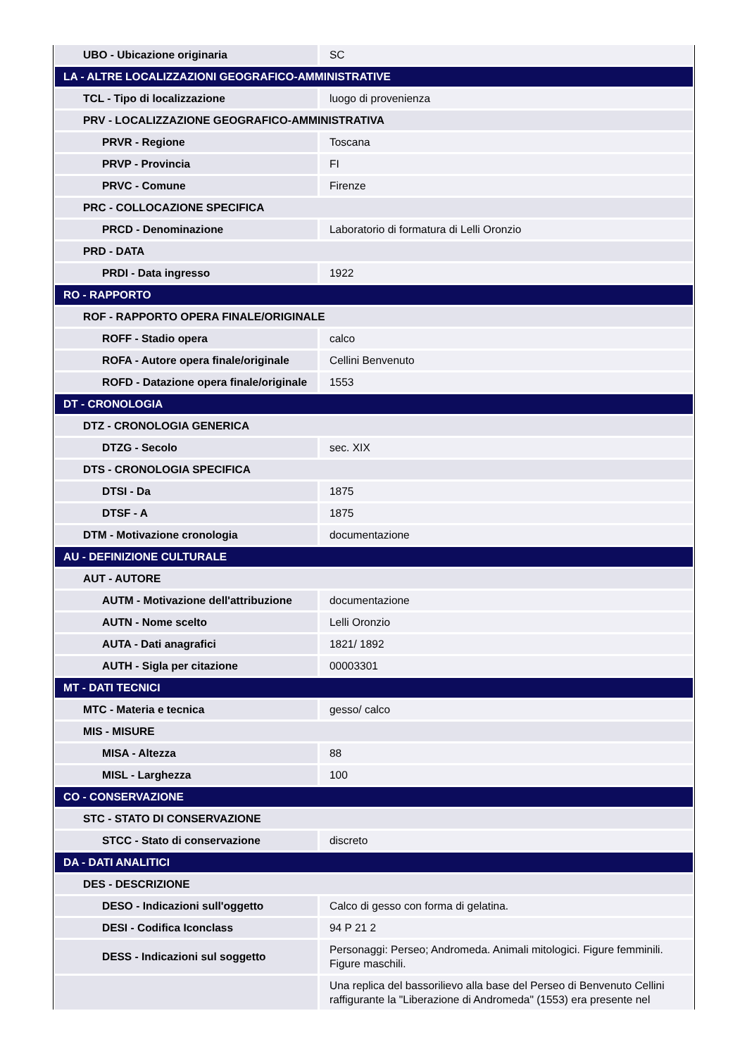| UBO - Ubicazione originaria | SC |
| LA - ALTRE LOCALIZZAZIONI GEOGRAFICO-AMMINISTRATIVE | |
| TCL - Tipo di localizzazione | luogo di provenienza |
| PRV - LOCALIZZAZIONE GEOGRAFICO-AMMINISTRATIVA | |
| PRVR - Regione | Toscana |
| PRVP - Provincia | FI |
| PRVC - Comune | Firenze |
| PRC - COLLOCAZIONE SPECIFICA | |
| PRCD - Denominazione | Laboratorio di formatura di Lelli Oronzio |
| PRD - DATA | |
| PRDI - Data ingresso | 1922 |
| RO - RAPPORTO | |
| ROF - RAPPORTO OPERA FINALE/ORIGINALE | |
| ROFF - Stadio opera | calco |
| ROFA - Autore opera finale/originale | Cellini Benvenuto |
| ROFD - Datazione opera finale/originale | 1553 |
| DT - CRONOLOGIA | |
| DTZ - CRONOLOGIA GENERICA | |
| DTZG - Secolo | sec. XIX |
| DTS - CRONOLOGIA SPECIFICA | |
| DTSI - Da | 1875 |
| DTSF - A | 1875 |
| DTM - Motivazione cronologia | documentazione |
| AU - DEFINIZIONE CULTURALE | |
| AUT - AUTORE | |
| AUTM - Motivazione dell'attribuzione | documentazione |
| AUTN - Nome scelto | Lelli Oronzio |
| AUTA - Dati anagrafici | 1821/ 1892 |
| AUTH - Sigla per citazione | 00003301 |
| MT - DATI TECNICI | |
| MTC - Materia e tecnica | gesso/ calco |
| MIS - MISURE | |
| MISA - Altezza | 88 |
| MISL - Larghezza | 100 |
| CO - CONSERVAZIONE | |
| STC - STATO DI CONSERVAZIONE | |
| STCC - Stato di conservazione | discreto |
| DA - DATI ANALITICI | |
| DES - DESCRIZIONE | |
| DESO - Indicazioni sull'oggetto | Calco di gesso con forma di gelatina. |
| DESI - Codifica Iconclass | 94 P 21 2 |
| DESS - Indicazioni sul soggetto | Personaggi: Perseo; Andromeda. Animali mitologici. Figure femminili. Figure maschili. |
| | Una replica del bassorilievo alla base del Perseo di Benvenuto Cellini raffigurante la "Liberazione di Andromeda" (1553) era presente nel |